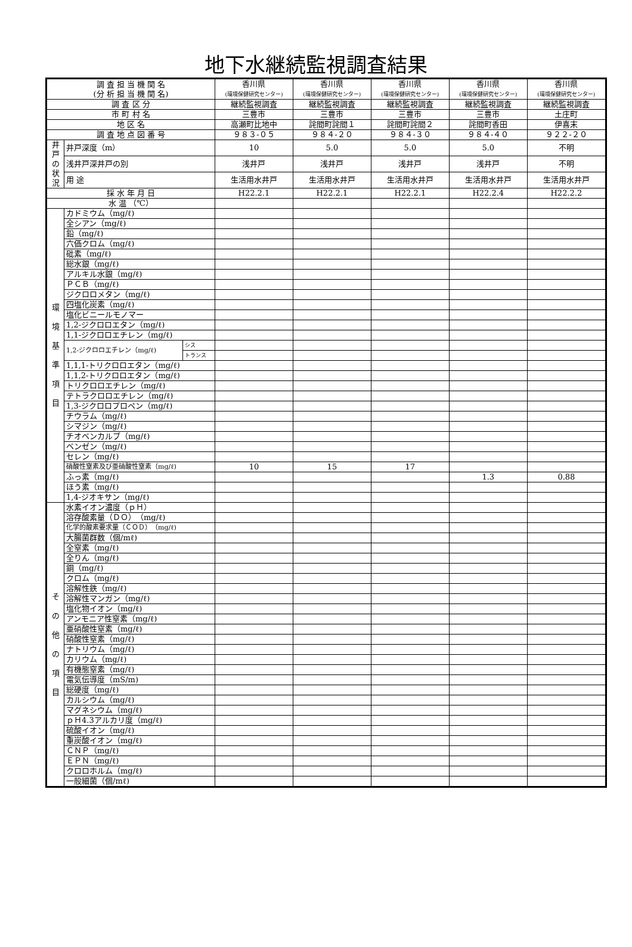地下水継続監視調査結果
| 調 査 担 当 機 関 名 (分 析 担 当 機 関 名) | | | 香川県 (環境保健研究センター) | 香川県 (環境保健研究センター) | 香川県 (環境保健研究センター) | 香川県 (環境保健研究センター) | 香川県 (環境保健研究センター) |
| 調 査 区 分 | | | 継続監視調査 | 継続監視調査 | 継続監視調査 | 継続監視調査 | 継続監視調査 |
| 市 町 村 名 | | | 三豊市 | 三豊市 | 三豊市 | 三豊市 | 土庄町 |
| 地 区 名 | | | 高瀬町比地中 | 詫間町詫間１ | 詫間町詫間２ | 詫間町香田 | 伊喜末 |
| 調 査 地 点 図 番 号 | | | ９８３-０５ | ９８４-２０ | ９８４-３０ | ９８４-４０ | ９２２-２０ |
| 井戸の状況 | 井戸深度（m） | | 10 | 5.0 | 5.0 | 5.0 | 不明 |
| | 浅井戸深井戸の別 | | 浅井戸 | 浅井戸 | 浅井戸 | 浅井戸 | 不明 |
| | 用 途 | | 生活用水井戸 | 生活用水井戸 | 生活用水井戸 | 生活用水井戸 | 生活用水井戸 |
| 採 水 年 月 日 | | | H22.2.1 | H22.2.1 | H22.2.1 | H22.2.4 | H22.2.2 |
| 水 温 （℃） | | | | | | | |
| 環 境 基 準 項 目 | カドミウム（mg/ℓ) | | | | | | |
| | 全シアン（mg/ℓ) | | | | | | |
| | 鉛（mg/ℓ) | | | | | | |
| | 六価クロム（mg/ℓ) | | | | | | |
| | 砒素（mg/ℓ) | | | | | | |
| | 総水銀（mg/ℓ) | | | | | | |
| | アルキル水銀（mg/ℓ) | | | | | | |
| | ＰＣＢ（mg/ℓ) | | | | | | |
| | ジクロロメタン（mg/ℓ) | | | | | | |
| | 四塩化炭素（mg/ℓ) | | | | | | |
| | 塩化ビニールモノマー | | | | | | |
| | 1,2-ジクロロエタン（mg/ℓ) | | | | | | |
| | 1,1-ジクロロエチレン（mg/ℓ) | | | | | | |
| | 1,2-ジクロロエチレン（mg/ℓ) | シス | | | | | |
| | | トランス | | | | | |
| | 1,1,1-トリクロロエタン（mg/ℓ) | | | | | | |
| | 1,1,2-トリクロロエタン（mg/ℓ) | | | | | | |
| | トリクロロエチレン（mg/ℓ) | | | | | | |
| | テトラクロロエチレン（mg/ℓ) | | | | | | |
| | 1,3-ジクロロプロペン（mg/ℓ) | | | | | | |
| | チウラム（mg/ℓ) | | | | | | |
| | シマジン（mg/ℓ) | | | | | | |
| | チオベンカルブ（mg/ℓ) | | | | | | |
| | ベンゼン（mg/ℓ) | | | | | | |
| | セレン（mg/ℓ) | | | | | | |
| | 硝酸性窒素及び亜硝酸性窒素（mg/ℓ) | | 10 | 15 | 17 | | |
| | ふっ素（mg/ℓ) | | | | | 1.3 | 0.88 |
| | ほう素（mg/ℓ) | | | | | | |
| | 1,4-ジオキサン（mg/ℓ) | | | | | | |
| そ の 他 の 項 目 | 水素イオン濃度（ｐＨ） | | | | | | |
| | 溶存酸素量（ＤＯ）（mg/ℓ) | | | | | | |
| | 化学的酸素要求量（ＣＯＤ）（mg/ℓ) | | | | | | |
| | 大腸菌群数（個/mℓ) | | | | | | |
| | 全窒素（mg/ℓ) | | | | | | |
| | 全りん（mg/ℓ) | | | | | | |
| | 銅（mg/ℓ) | | | | | | |
| | クロム（mg/ℓ) | | | | | | |
| | 溶解性鉄（mg/ℓ) | | | | | | |
| | 溶解性マンガン（mg/ℓ) | | | | | | |
| | 塩化物イオン（mg/ℓ) | | | | | | |
| | アンモニア性窒素（mg/ℓ) | | | | | | |
| | 亜硝酸性窒素（mg/ℓ) | | | | | | |
| | 硝酸性窒素（mg/ℓ) | | | | | | |
| | ナトリウム（mg/ℓ) | | | | | | |
| | カリウム（mg/ℓ) | | | | | | |
| | 有機態窒素（mg/ℓ) | | | | | | |
| | 電気伝導度（mS/m) | | | | | | |
| | 総硬度（mg/ℓ) | | | | | | |
| | カルシウム（mg/ℓ) | | | | | | |
| | マグネシウム（mg/ℓ) | | | | | | |
| | ｐＨ4.3アルカリ度（mg/ℓ) | | | | | | |
| | 硫酸イオン（mg/ℓ) | | | | | | |
| | 重炭酸イオン（mg/ℓ) | | | | | | |
| | ＣＮＰ（mg/ℓ) | | | | | | |
| | ＥＰＮ（mg/ℓ) | | | | | | |
| | クロロホルム（mg/ℓ) | | | | | | |
| | 一般細菌（個/mℓ) | | | | | | |